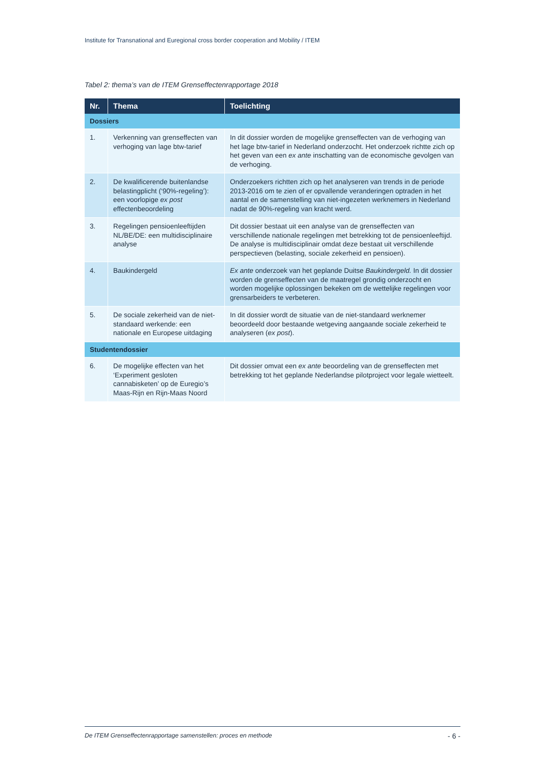Institute for Transnational and Euregional cross border cooperation and Mobility / ITEM
Tabel 2: thema’s van de ITEM Grenseffectenrapportage 2018
| Nr. | Thema | Toelichting |
| --- | --- | --- |
| Dossiers | | |
| 1. | Verkenning van grenseffecten van verhoging van lage btw-tarief | In dit dossier worden de mogelijke grenseffecten van de verhoging van het lage btw-tarief in Nederland onderzocht. Het onderzoek richtte zich op het geven van een ex ante inschatting van de economische gevolgen van de verhoging. |
| 2. | De kwalificerende buitenlandse belastingplicht (‘90%-regeling’): een voorlopige ex post effectenbeoordeling | Onderzoekers richtten zich op het analyseren van trends in de periode 2013-2016 om te zien of er opvallende veranderingen optraden in het aantal en de samenstelling van niet-ingezeten werknemers in Nederland nadat de 90%-regeling van kracht werd. |
| 3. | Regelingen pensioenleeftijden NL/BE/DE: een multidisciplinaire analyse | Dit dossier bestaat uit een analyse van de grenseffecten van verschillende nationale regelingen met betrekking tot de pensioenleeftijd. De analyse is multidisciplinair omdat deze bestaat uit verschillende perspectieven (belasting, sociale zekerheid en pensioen). |
| 4. | Baukindergeld | Ex ante onderzoek van het geplande Duitse Baukindergeld. In dit dossier worden de grenseffecten van de maatregel grondig onderzocht en worden mogelijke oplossingen bekeken om de wettelijke regelingen voor grensarbeiders te verbeteren. |
| 5. | De sociale zekerheid van de niet-standaard werkende: een nationale en Europese uitdaging | In dit dossier wordt de situatie van de niet-standaard werknemer beoordeeld door bestaande wetgeving aangaande sociale zekerheid te analyseren ( ex post ). |
| Studentendossier | | |
| 6. | De mogelijke effecten van het ‘Experiment gesloten cannabisketen’ op de Euregio’s Maas-Rijn en Rijn-Maas Noord | Dit dossier omvat een ex ante beoordeling van de grenseffecten met betrekking tot het geplande Nederlandse pilotproject voor legale wietteelt. |
De ITEM Grenseffectenrapportage samenstellen: proces en methode - 6 -